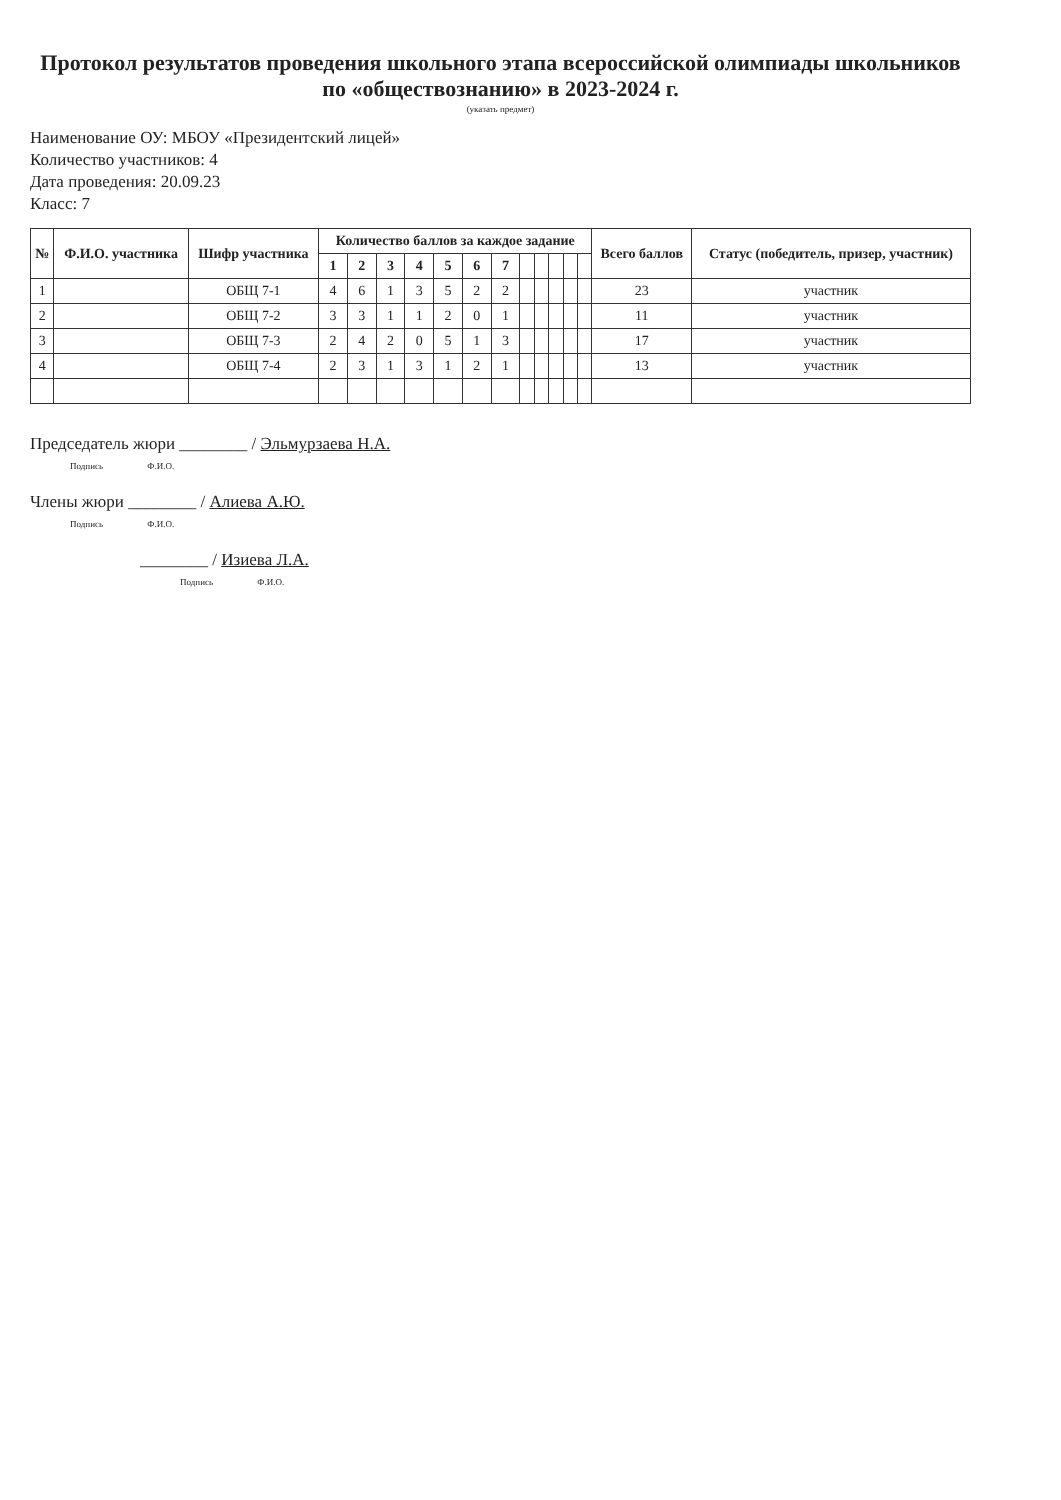Протокол результатов проведения школьного этапа всероссийской олимпиады школьников
по «обществознанию» в 2023-2024 г.
(указать предмет)
Наименование ОУ: МБОУ «Президентский лицей»
Количество участников: 4
Дата проведения: 20.09.23
Класс: 7
| № | Ф.И.О. участника | Шифр участника | Количество баллов за каждое задание | | | | | | | | | | | | Всего баллов | Статус (победитель, призер, участник) |
| --- | --- | --- | --- | --- | --- | --- | --- | --- | --- | --- | --- | --- | --- | --- | --- | --- |
| | | | 1 | 2 | 3 | 4 | 5 | 6 | 7 | | | | | | | |
| 1 | | ОБЩ 7-1 | 4 | 6 | 1 | 3 | 5 | 2 | 2 | | | | | | 23 | участник |
| 2 | | ОБЩ 7-2 | 3 | 3 | 1 | 1 | 2 | 0 | 1 | | | | | | 11 | участник |
| 3 | | ОБЩ 7-3 | 2 | 4 | 2 | 0 | 5 | 1 | 3 | | | | | | 17 | участник |
| 4 | | ОБЩ 7-4 | 2 | 3 | 1 | 3 | 1 | 2 | 1 | | | | | | 13 | участник |
Председатель жюри ________ / Эльмурзаева Н.А.
Подпись Ф.И.О.
Члены жюри ________ / Алиева А.Ю.
Подпись Ф.И.О.
________ / Изиева Л.А.
Подпись Ф.И.О.